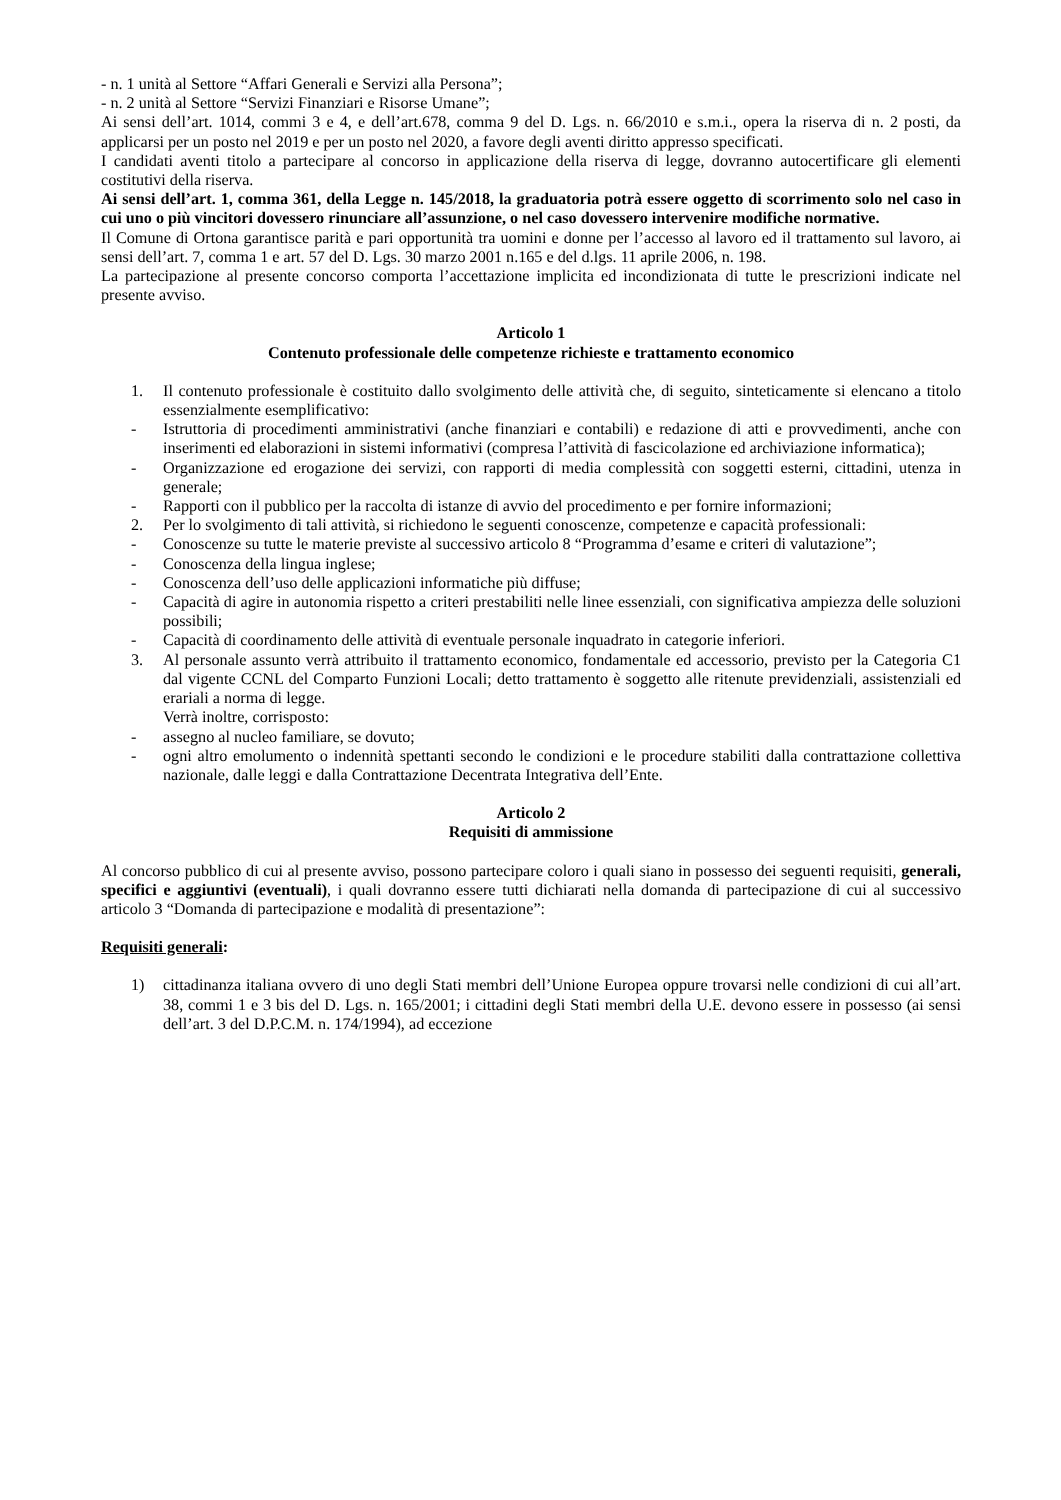- n. 1 unità al Settore “Affari Generali e Servizi alla Persona”;
- n. 2 unità al Settore “Servizi Finanziari e Risorse Umane”;
Ai sensi dell’art. 1014, commi 3 e 4, e dell’art.678, comma 9 del D. Lgs. n. 66/2010 e s.m.i., opera la riserva di n. 2 posti, da applicarsi per un posto nel 2019 e per un posto nel 2020, a favore degli aventi diritto appresso specificati.
I candidati aventi titolo a partecipare al concorso in applicazione della riserva di legge, dovranno autocertificare gli elementi costitutivi della riserva.
Ai sensi dell’art. 1, comma 361, della Legge n. 145/2018, la graduatoria potrà essere oggetto di scorrimento solo nel caso in cui uno o più vincitori dovessero rinunciare all’assunzione, o nel caso dovessero intervenire modifiche normative.
Il Comune di Ortona garantisce parità e pari opportunità tra uomini e donne per l’accesso al lavoro ed il trattamento sul lavoro, ai sensi dell’art. 7, comma 1 e art. 57 del D. Lgs. 30 marzo 2001 n.165 e del d.lgs. 11 aprile 2006, n. 198.
La partecipazione al presente concorso comporta l’accettazione implicita ed incondizionata di tutte le prescrizioni indicate nel presente avviso.
Articolo 1
Contenuto professionale delle competenze richieste e trattamento economico
1. Il contenuto professionale è costituito dallo svolgimento delle attività che, di seguito, sinteticamente si elencano a titolo essenzialmente esemplificativo:
- Istruttoria di procedimenti amministrativi (anche finanziari e contabili) e redazione di atti e provvedimenti, anche con inserimenti ed elaborazioni in sistemi informativi (compresa l’attività di fascicolazione ed archiviazione informatica);
- Organizzazione ed erogazione dei servizi, con rapporti di media complessità con soggetti esterni, cittadini, utenza in generale;
- Rapporti con il pubblico per la raccolta di istanze di avvio del procedimento e per fornire informazioni;
2. Per lo svolgimento di tali attività, si richiedono le seguenti conoscenze, competenze e capacità professionali:
- Conoscenze su tutte le materie previste al successivo articolo 8 “Programma d’esame e criteri di valutazione”;
- Conoscenza della lingua inglese;
- Conoscenza dell’uso delle applicazioni informatiche più diffuse;
- Capacità di agire in autonomia rispetto a criteri prestabiliti nelle linee essenziali, con significativa ampiezza delle soluzioni possibili;
- Capacità di coordinamento delle attività di eventuale personale inquadrato in categorie inferiori.
3. Al personale assunto verrà attribuito il trattamento economico, fondamentale ed accessorio, previsto per la Categoria C1 dal vigente CCNL del Comparto Funzioni Locali; detto trattamento è soggetto alle ritenute previdenziali, assistenziali ed erariali a norma di legge.
Verrà inoltre, corrisposto:
- assegno al nucleo familiare, se dovuto;
- ogni altro emolumento o indennità spettanti secondo le condizioni e le procedure stabiliti dalla contrattazione collettiva nazionale, dalle leggi e dalla Contrattazione Decentrata Integrativa dell’Ente.
Articolo 2
Requisiti di ammissione
Al concorso pubblico di cui al presente avviso, possono partecipare coloro i quali siano in possesso dei seguenti requisiti, generali, specifici e aggiuntivi (eventuali), i quali dovranno essere tutti dichiarati nella domanda di partecipazione di cui al successivo articolo 3 “Domanda di partecipazione e modalità di presentazione”:
Requisiti generali:
1) cittadinanza italiana ovvero di uno degli Stati membri dell’Unione Europea oppure trovarsi nelle condizioni di cui all’art. 38, commi 1 e 3 bis del D. Lgs. n. 165/2001; i cittadini degli Stati membri della U.E. devono essere in possesso (ai sensi dell’art. 3 del D.P.C.M. n. 174/1994), ad eccezione